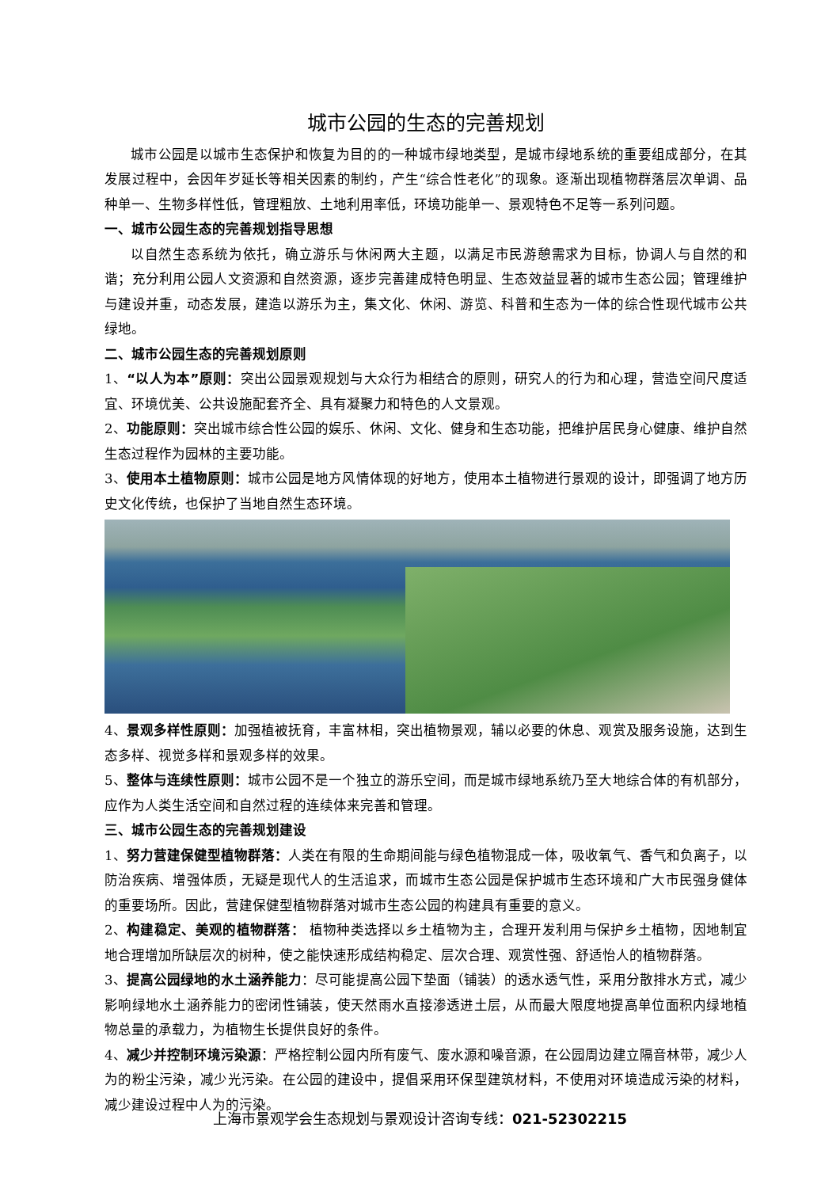城市公园的生态的完善规划
城市公园是以城市生态保护和恢复为目的的一种城市绿地类型，是城市绿地系统的重要组成部分，在其发展过程中，会因年岁延长等相关因素的制约，产生“综合性老化”的现象。逐渐出现植物群落层次单调、品种单一、生物多样性低，管理粗放、土地利用率低，环境功能单一、景观特色不足等一系列问题。
一、城市公园生态的完善规划指导思想
以自然生态系统为依托，确立游乐与休闲两大主题，以满足市民游憩需求为目标，协调人与自然的和谐；充分利用公园人文资源和自然资源，逐步完善建成特色明显、生态效益显著的城市生态公园；管理维护与建设并重，动态发展，建造以游乐为主，集文化、休闲、游览、科普和生态为一体的综合性现代城市公共绿地。
二、城市公园生态的完善规划原则
1、“以人为本”原则：突出公园景观规划与大众行为相结合的原则，研究人的行为和心理，营造空间尺度适宜、环境优美、公共设施配套齐全、具有凝聚力和特色的人文景观。
2、功能原则：突出城市综合性公园的娱乐、休闲、文化、健身和生态功能，把维护居民身心健康、维护自然生态过程作为园林的主要功能。
3、使用本土植物原则：城市公园是地方风情体现的好地方，使用本土植物进行景观的设计，即强调了地方历史文化传统，也保护了当地自然生态环境。
4、景观多样性原则：加强植被抚育，丰富林相，突出植物景观，辅以必要的休息、观赏及服务设施，达到生态多样、视觉多样和景观多样的效果。
5、整体与连续性原则：城市公园不是一个独立的游乐空间，而是城市绿地系统乃至大地综合体的有机部分，应作为人类生活空间和自然过程的连续体来完善和管理。
三、城市公园生态的完善规划建设
1、努力营建保健型植物群落：人类在有限的生命期间能与绿色植物混成一体，吸收氧气、香气和负离子，以防治疾病、增强体质，无疑是现代人的生活追求，而城市生态公园是保护城市生态环境和广大市民强身健体的重要场所。因此，营建保健型植物群落对城市生态公园的构建具有重要的意义。
2、构建稳定、美观的植物群落： 植物种类选择以乡土植物为主，合理开发利用与保护乡土植物，因地制宜地合理增加所缺层次的树种，使之能快速形成结构稳定、层次合理、观赏性强、舒适怡人的植物群落。
3、提高公园绿地的水土涵养能力：尽可能提高公园下垫面（铺装）的透水透气性，采用分散排水方式，减少影响绿地水土涵养能力的密闭性铺装，使天然雨水直接渗透进土层，从而最大限度地提高单位面积内绿地植物总量的承载力，为植物生长提供良好的条件。
4、减少并控制环境污染源：严格控制公园内所有废气、废水源和噪音源，在公园周边建立隔音林带，减少人为的粉尘污染，减少光污染。在公园的建设中，提倡采用环保型建筑材料，不使用对环境造成污染的材料，减少建设过程中人为的污染。
上海市景观学会生态规划与景观设计咨询专线：021-52302215